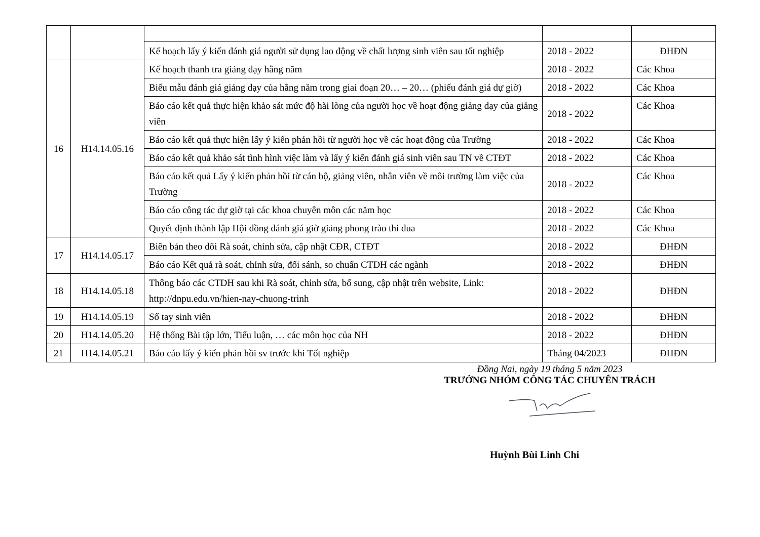| | | Kế hoạch lấy ý kiến đánh giá người sử dụng lao động về chất lượng sinh viên sau tốt nghiệp | 2018 - 2022 | ĐHĐN |
| 16 | H14.14.05.16 | Kế hoạch thanh tra giảng dạy hằng năm | 2018 - 2022 | Các Khoa |
| | | Biểu mẫu đánh giá giảng dạy của hằng năm trong giai đoạn 20… – 20… (phiếu đánh giá dự giờ) | 2018 - 2022 | Các Khoa |
| | | Báo cáo kết quả thực hiện khảo sát mức độ hài lòng của người học về hoạt động giảng dạy của giảng viên | 2018 - 2022 | Các Khoa |
| | | Báo cáo kết quả thực hiện lấy ý kiến phản hồi từ người học về các hoạt động của Trường | 2018 - 2022 | Các Khoa |
| | | Báo cáo kết quả khảo sát tình hình việc làm và lấy ý kiến đánh giá sinh viên sau TN về CTĐT | 2018 - 2022 | Các Khoa |
| | | Báo cáo kết quả Lấy ý kiến phản hồi từ cán bộ, giảng viên, nhân viên về môi trường làm việc của Trường | 2018 - 2022 | Các Khoa |
| | | Báo cáo công tác dự giờ tại các khoa chuyên môn các năm học | 2018 - 2022 | Các Khoa |
| | | Quyết định thành lập Hội đồng đánh giá giờ giảng phong trào thi đua | 2018 - 2022 | Các Khoa |
| 17 | H14.14.05.17 | Biên bản theo dõi Rà soát, chỉnh sửa, cập nhật CĐR, CTĐT | 2018 - 2022 | ĐHĐN |
| | | Báo cáo Kết quả rà soát, chỉnh sửa, đối sánh, so chuẩn CTDH các ngành | 2018 - 2022 | ĐHĐN |
| 18 | H14.14.05.18 | Thông báo các CTDH sau khi Rà soát, chỉnh sửa, bổ sung, cập nhật trên website, Link: http://dnpu.edu.vn/hien-nay-chuong-trinh | 2018 - 2022 | ĐHĐN |
| 19 | H14.14.05.19 | Sổ tay sinh viên | 2018 - 2022 | ĐHĐN |
| 20 | H14.14.05.20 | Hệ thống Bài tập lớn, Tiểu luận, … các môn học của NH | 2018 - 2022 | ĐHĐN |
| 21 | H14.14.05.21 | Báo cáo lấy ý kiến phản hồi sv trước khi Tốt nghiệp | Tháng 04/2023 | ĐHĐN |
Đồng Nai, ngày 19 tháng 5 năm 2023
TRƯỞNG NHÓM CÔNG TÁC CHUYÊN TRÁCH
Huỳnh Bùi Linh Chi